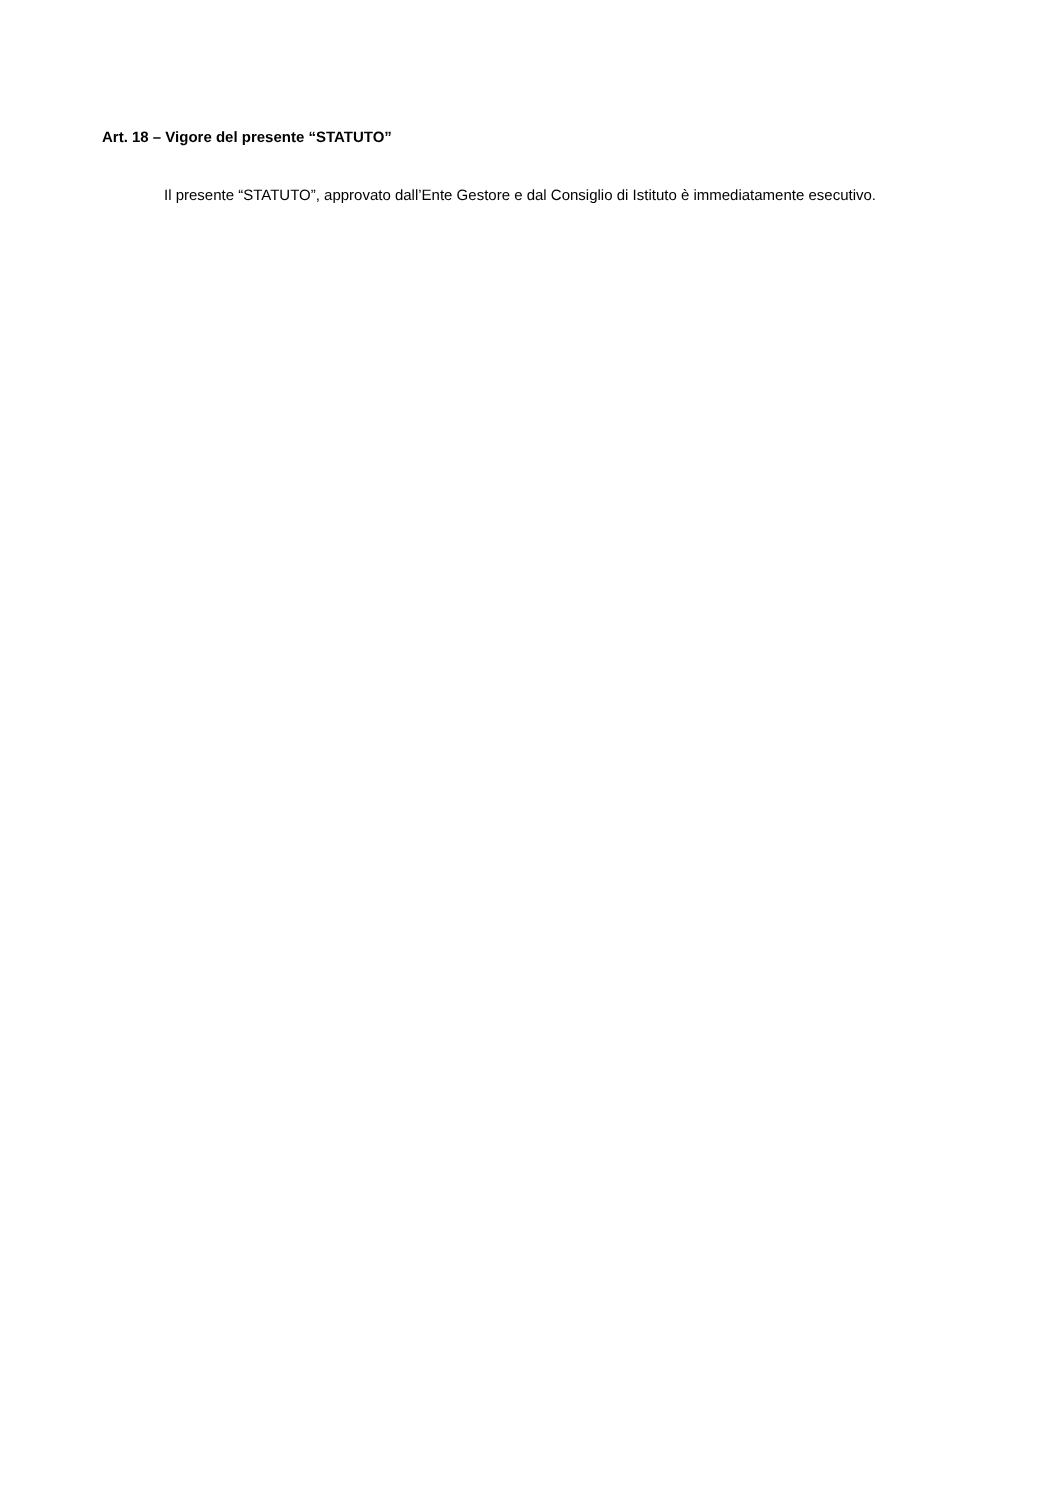Art. 18 – Vigore del presente “STATUTO”
Il presente “STATUTO”, approvato dall’Ente Gestore e dal Consiglio di Istituto è immediatamente esecutivo.